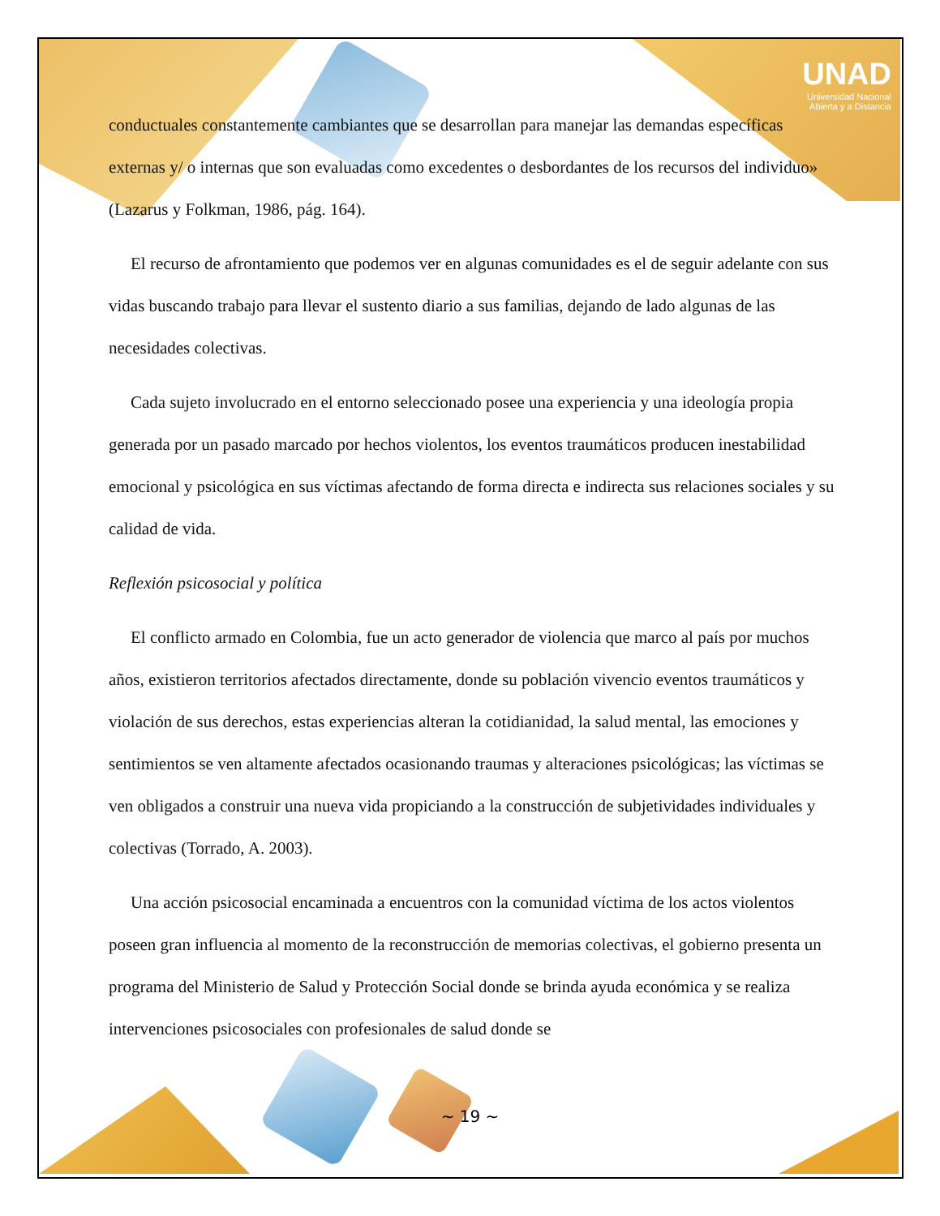UNAD
Universidad Nacional
Abierta y a Distancia
conductuales constantemente cambiantes que se desarrollan para manejar las demandas específicas externas y/ o internas que son evaluadas como excedentes o desbordantes de los recursos del individuo» (Lazarus y Folkman, 1986, pág. 164).
El recurso de afrontamiento que podemos ver en algunas comunidades es el de seguir adelante con sus vidas buscando trabajo para llevar el sustento diario a sus familias, dejando de lado algunas de las necesidades colectivas.
Cada sujeto involucrado en el entorno seleccionado posee una experiencia y una ideología propia generada por un pasado marcado por hechos violentos, los eventos traumáticos producen inestabilidad emocional y psicológica en sus víctimas afectando de forma directa e indirecta sus relaciones sociales y su calidad de vida.
Reflexión psicosocial y política
El conflicto armado en Colombia, fue un acto generador de violencia que marco al país por muchos años, existieron territorios afectados directamente, donde su población vivencio eventos traumáticos y violación de sus derechos, estas experiencias alteran la cotidianidad, la salud mental, las emociones y sentimientos se ven altamente afectados ocasionando traumas y alteraciones psicológicas; las víctimas se ven obligados a construir una nueva vida propiciando a la construcción de subjetividades individuales y colectivas (Torrado, A. 2003).
Una acción psicosocial encaminada a encuentros con la comunidad víctima de los actos violentos poseen gran influencia al momento de la reconstrucción de memorias colectivas, el gobierno presenta un programa del Ministerio de Salud y Protección Social donde se brinda ayuda económica y se realiza intervenciones psicosociales con profesionales de salud donde se
~ 19 ~